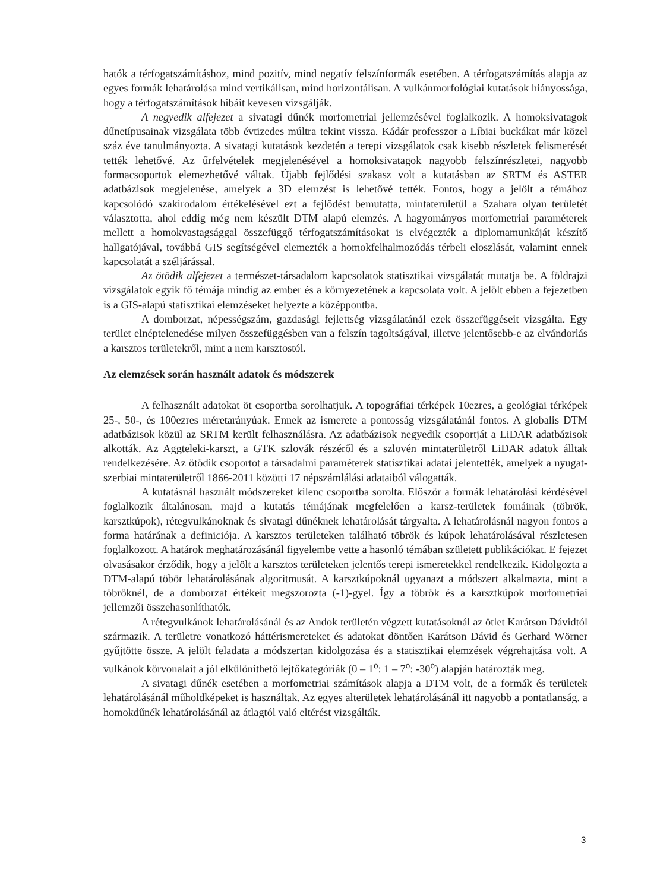hatók a térfogatszámításhoz, mind pozitív, mind negatív felszínformák esetében. A térfogatszámítás alapja az egyes formák lehatárolása mind vertikálisan, mind horizontálisan. A vulkánmorfológiai kutatások hiányossága, hogy a térfogatszámítások hibáit kevesen vizsgálják.
A negyedik alfejezet a sivatagi dűnék morfometriai jellemzésével foglalkozik. A homoksivatagok dűnetípusainak vizsgálata több évtizedes múltra tekint vissza. Kádár professzor a Líbiai buckákat már közel száz éve tanulmányozta. A sivatagi kutatások kezdetén a terepi vizsgálatok csak kisebb részletek felismerését tették lehetővé. Az űrfelvételek megjelenésével a homoksivatagok nagyobb felszínrészletei, nagyobb formacsoportok elemezhetővé váltak. Újabb fejlődési szakasz volt a kutatásban az SRTM és ASTER adatbázisok megjelenése, amelyek a 3D elemzést is lehetővé tették. Fontos, hogy a jelölt a témához kapcsolódó szakirodalom értékelésével ezt a fejlődést bemutatta, mintaterületül a Szahara olyan területét választotta, ahol eddig még nem készült DTM alapú elemzés. A hagyományos morfometriai paraméterek mellett a homokvastagsággal összefüggő térfogatszámításokat is elvégezték a diplomamunkáját készítő hallgatójával, továbbá GIS segítségével elemezték a homokfelhalmozódás térbeli eloszlását, valamint ennek kapcsolatát a széljárással.
Az ötödik alfejezet a természet-társadalom kapcsolatok statisztikai vizsgálatát mutatja be. A földrajzi vizsgálatok egyik fő témája mindig az ember és a környezetének a kapcsolata volt. A jelölt ebben a fejezetben is a GIS-alapú statisztikai elemzéseket helyezte a középpontba.
A domborzat, népességszám, gazdasági fejlettség vizsgálatánál ezek összefüggéseit vizsgálta. Egy terület elnéptelenedése milyen összefüggésben van a felszín tagoltságával, illetve jelentősebb-e az elvándorlás a karsztos területekről, mint a nem karsztostól.
Az elemzések során használt adatok és módszerek
A felhasznált adatokat öt csoportba sorolhatjuk. A topográfiai térképek 10ezres, a geológiai térképek 25-, 50-, és 100ezres méretarányúak. Ennek az ismerete a pontosság vizsgálatánál fontos. A globalis DTM adatbázisok közül az SRTM került felhasználásra. Az adatbázisok negyedik csoportját a LiDAR adatbázisok alkották. Az Aggteleki-karszt, a GTK szlovák részéről és a szlovén mintaterületről LiDAR adatok álltak rendelkezésére. Az ötödik csoportot a társadalmi paraméterek statisztikai adatai jelentették, amelyek a nyugat-szerbiai mintaterületről 1866-2011 közötti 17 népszámlálási adataiból válogatták.
A kutatásnál használt módszereket kilenc csoportba sorolta. Először a formák lehatárolási kérdésével foglalkozik általánosan, majd a kutatás témájának megfelelően a karsz-területek fomáinak (töbrök, karsztkúpok), rétegvulkánoknak és sivatagi dűnéknek lehatárolását tárgyalta. A lehatárolásnál nagyon fontos a forma határának a definiciója. A karsztos területeken található töbrök és kúpok lehatárolásával részletesen foglalkozott. A határok meghatározásánál figyelembe vette a hasonló témában született publikációkat. E fejezet olvasásakor érződik, hogy a jelölt a karsztos területeken jelentős terepi ismeretekkel rendelkezik. Kidolgozta a DTM-alapú töbör lehatárolásának algoritmusát. A karsztkúpoknál ugyanazt a módszert alkalmazta, mint a töbröknél, de a domborzat értékeit megszorozta (-1)-gyel. Így a töbrök és a karsztkúpok morfometriai jellemzői összehasonlíthatók.
A rétegvulkánok lehatárolásánál és az Andok területén végzett kutatásoknál az ötlet Karátson Dávidtól származik. A területre vonatkozó háttérismereteket és adatokat döntően Karátson Dávid és Gerhard Wörner gyűjtötte össze. A jelölt feladata a módszertan kidolgozása és a statisztikai elemzések végrehajtása volt. A vulkánok körvonalait a jól elkülöníthető lejtőkategóriák (0 – 1<sup>o</sup>: 1 – 7<sup>o</sup>: -30<sup>o</sup>) alapján határozták meg.
A sivatagi dűnék esetében a morfometriai számítások alapja a DTM volt, de a formák és területek lehatárolásánál műholdképeket is használtak. Az egyes alterületek lehatárolásánál itt nagyobb a pontatlanság. a homokdűnék lehatárolásánál az átlagtól való eltérést vizsgálták.
3